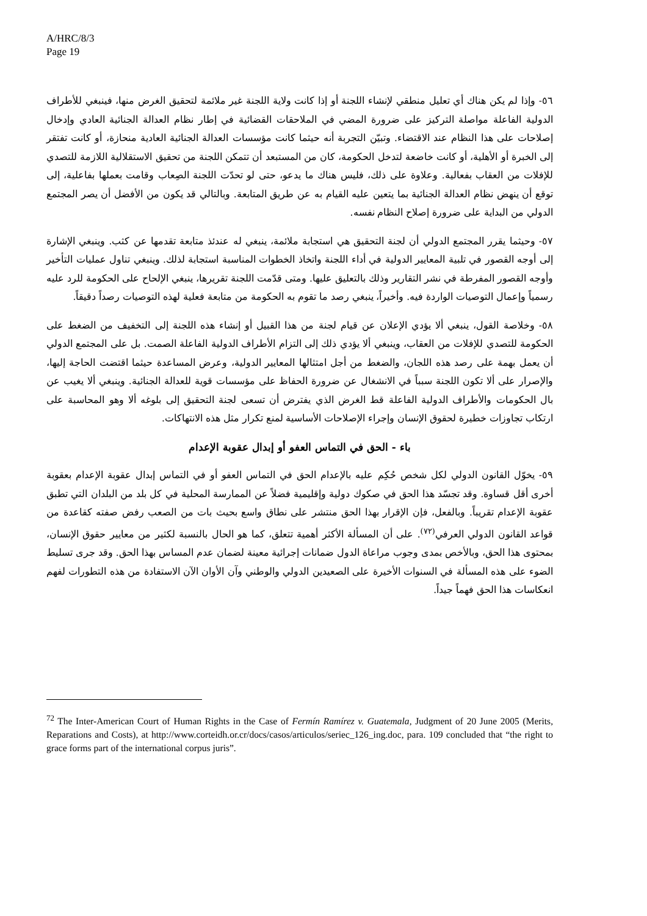A/HRC/8/3
Page 19
٥٦- وإذا لم يكن هناك أي تعليل منطقي لإنشاء اللجنة أو إذا كانت ولاية اللجنة غير ملائمة لتحقيق الغرض منها، فينبغي للأطراف الدولية الفاعلة مواصلة التركيز على ضرورة المضي في الملاحقات القضائية في إطار نظام العدالة الجنائية العادي وإدخال إصلاحات على هذا النظام عند الاقتضاء. وتبيّن التجربة أنه حيثما كانت مؤسسات العدالة الجنائية العادية منحازة، أو كانت تفتقر إلى الخبرة أو الأهلية، أو كانت خاضعة لتدخل الحكومة، كان من المستبعد أن تتمكن اللجنة من تحقيق الاستقلالية اللازمة للتصدي للإفلات من العقاب بفعالية. وعلاوة على ذلك، فليس هناك ما يدعو، حتى لو تحدّت اللجنة الصِعاب وقامت بعملها بفاعلية، إلى توقع أن ينهض نظام العدالة الجنائية بما يتعين عليه القيام به عن طريق المتابعة. وبالتالي قد يكون من الأفضل أن يصر المجتمع الدولي من البداية على ضرورة إصلاح النظام نفسه.
٥٧- وحيثما يقرر المجتمع الدولي أن لجنة التحقيق هي استجابة ملائمة، ينبغي له عندئذ متابعة تقدمها عن كثب. وينبغي الإشارة إلى أوجه القصور في تلبية المعايير الدولية في أداء اللجنة واتخاذ الخطوات المناسبة استجابة لذلك. وينبغي تناول عمليات التأخير وأوجه القصور المفرطة في نشر التقارير وذلك بالتعليق عليها. ومتى قدّمت اللجنة تقريرها، ينبغي الإلحاح على الحكومة للرد عليه رسمياً وإعمال التوصيات الواردة فيه. وأخيراً، ينبغي رصد ما تقوم به الحكومة من متابعة فعلية لهذه التوصيات رصداً دقيقاً.
٥٨- وخلاصة القول، ينبغي ألا يؤدي الإعلان عن قيام لجنة من هذا القبيل أو إنشاء هذه اللجنة إلى التخفيف من الضغط على الحكومة للتصدي للإفلات من العقاب، وينبغي ألا يؤدي ذلك إلى التزام الأطراف الدولية الفاعلة الصمت. بل على المجتمع الدولي أن يعمل بهمة على رصد هذه اللجان، والضغط من أجل امتثالها المعايير الدولية، وعرض المساعدة حيثما اقتضت الحاجة إليها، والإصرار على ألا تكون اللجنة سبباً في الانشغال عن ضرورة الحفاظ على مؤسسات قوية للعدالة الجنائية. وينبغي ألا يغيب عن بال الحكومات والأطراف الدولية الفاعلة قط الغرض الذي يفترض أن تسعى لجنة التحقيق إلى بلوغه ألا وهو المحاسبة على ارتكاب تجاوزات خطيرة لحقوق الإنسان وإجراء الإصلاحات الأساسية لمنع تكرار مثل هذه الانتهاكات.
باء - الحق في التماس العفو أو إبدال عقوبة الإعدام
٥٩- يخوّل القانون الدولي لكل شخص حُكِم عليه بالإعدام الحق في التماس العفو أو في التماس إبدال عقوبة الإعدام بعقوبة أخرى أقل قساوة. وقد تجسّد هذا الحق في صكوك دولية وإقليمية فضلاً عن الممارسة المحلية في كل بلد من البلدان التي تطبق عقوبة الإعدام تقريباً. وبالفعل، فإن الإقرار بهذا الحق منتشر على نطاق واسع بحيث بات من الصعب رفض صفته كقاعدة من قواعد القانون الدولي العرفي<sup>(٧٢)</sup>. على أن المسألة الأكثر أهمية تتعلق، كما هو الحال بالنسبة لكثير من معايير حقوق الإنسان، بمحتوى هذا الحق، وبالأخص بمدى وجوب مراعاة الدول ضمانات إجرائية معينة لضمان عدم المساس بهذا الحق. وقد جرى تسليط الضوء على هذه المسألة في السنوات الأخيرة على الصعيدين الدولي والوطني وآن الأوان الآن الاستفادة من هذه التطورات لفهم انعكاسات هذا الحق فهماً جيداً.
<sup>72</sup> The Inter-American Court of Human Rights in the Case of Fermín Ramírez v. Guatemala, Judgment of 20 June 2005 (Merits, Reparations and Costs), at http://www.corteidh.or.cr/docs/casos/articulos/seriec_126_ing.doc, para. 109 concluded that “the right to grace forms part of the international corpus juris”.